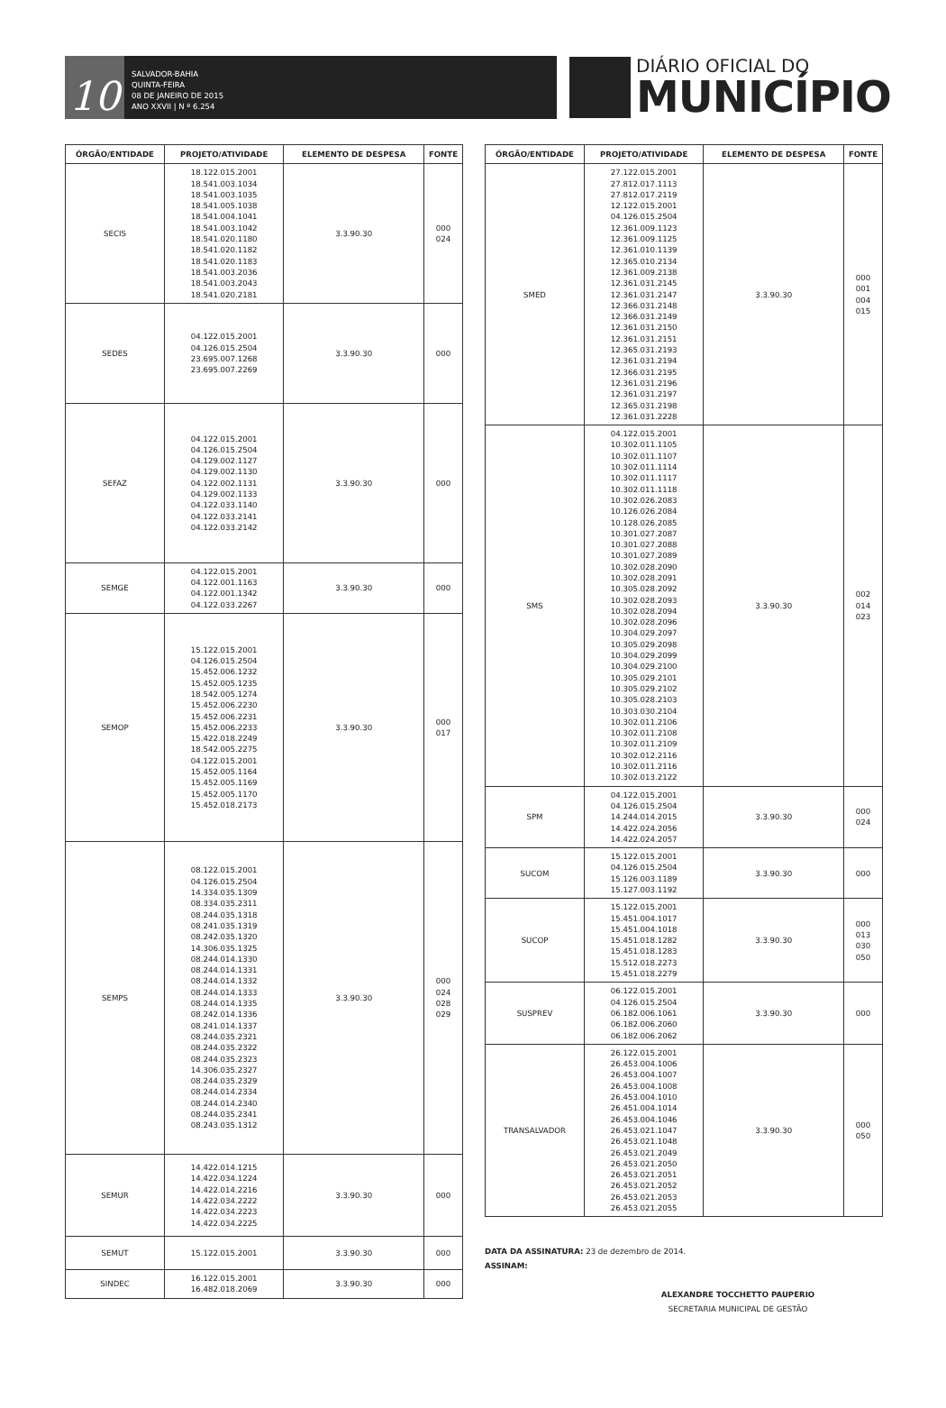10
SALVADOR-BAHIA
QUINTA-FEIRA
08 DE JANEIRO DE 2015
ANO XXVII | N º 6.254
DIÁRIO OFICIAL DO
MUNICÍPIO
| ÓRGÃO/ENTIDADE | PROJETO/ATIVIDADE | ELEMENTO DE DESPESA | FONTE |
| --- | --- | --- | --- |
| SECIS | 18.122.015.2001 18.541.003.1034 18.541.003.1035 18.541.005.1038 18.541.004.1041 18.541.003.1042 18.541.020.1180 18.541.020.1182 18.541.020.1183 18.541.003.2036 18.541.003.2043 18.541.020.2181 | 3.3.90.30 | 000 024 |
| SEDES | 04.122.015.2001 04.126.015.2504 23.695.007.1268 23.695.007.2269 | 3.3.90.30 | 000 |
| SEFAZ | 04.122.015.2001 04.126.015.2504 04.129.002.1127 04.129.002.1130 04.122.002.1131 04.129.002.1133 04.122.033.1140 04.122.033.2141 04.122.033.2142 | 3.3.90.30 | 000 |
| SEMGE | 04.122.015.2001 04.122.001.1163 04.122.001.1342 04.122.033.2267 | 3.3.90.30 | 000 |
| SEMOP | 15.122.015.2001 04.126.015.2504 15.452.006.1232 15.452.005.1235 18.542.005.1274 15.452.006.2230 15.452.006.2231 15.452.006.2233 15.422.018.2249 18.542.005.2275 04.122.015.2001 15.452.005.1164 15.452.005.1169 15.452.005.1170 15.452.018.2173 | 3.3.90.30 | 000 017 |
| SEMPS | 08.122.015.2001 04.126.015.2504 14.334.035.1309 08.334.035.2311 08.244.035.1318 08.241.035.1319 08.242.035.1320 14.306.035.1325 08.244.014.1330 08.244.014.1331 08.244.014.1332 08.244.014.1333 08.244.014.1335 08.242.014.1336 08.241.014.1337 08.244.035.2321 08.244.035.2322 08.244.035.2323 14.306.035.2327 08.244.035.2329 08.244.014.2334 08.244.014.2340 08.244.035.2341 08.243.035.1312 | 3.3.90.30 | 000 024 028 029 |
| SEMUR | 14.422.014.1215 14.422.034.1224 14.422.014.2216 14.422.034.2222 14.422.034.2223 14.422.034.2225 | 3.3.90.30 | 000 |
| SEMUT | 15.122.015.2001 | 3.3.90.30 | 000 |
| SINDEC | 16.122.015.2001 16.482.018.2069 | 3.3.90.30 | 000 |
| ÓRGÃO/ENTIDADE | PROJETO/ATIVIDADE | ELEMENTO DE DESPESA | FONTE |
| --- | --- | --- | --- |
| SMED | 27.122.015.2001 27.812.017.1113 27.812.017.2119 12.122.015.2001 04.126.015.2504 12.361.009.1123 12.361.009.1125 12.361.010.1139 12.365.010.2134 12.361.009.2138 12.361.031.2145 12.361.031.2147 12.366.031.2148 12.366.031.2149 12.361.031.2150 12.361.031.2151 12.365.031.2193 12.361.031.2194 12.366.031.2195 12.361.031.2196 12.361.031.2197 12.365.031.2198 12.361.031.2228 | 3.3.90.30 | 000 001 004 015 |
| SMS | 04.122.015.2001 10.302.011.1105 10.302.011.1107 10.302.011.1114 10.302.011.1117 10.302.011.1118 10.302.026.2083 10.126.026.2084 10.128.026.2085 10.301.027.2087 10.301.027.2088 10.301.027.2089 10.302.028.2090 10.302.028.2091 10.305.028.2092 10.302.028.2093 10.302.028.2094 10.302.028.2096 10.304.029.2097 10.305.029.2098 10.304.029.2099 10.304.029.2100 10.305.029.2101 10.305.029.2102 10.305.028.2103 10.303.030.2104 10.302.011.2106 10.302.011.2108 10.302.011.2109 10.302.012.2116 10.302.011.2116 10.302.013.2122 | 3.3.90.30 | 002 014 023 |
| SPM | 04.122.015.2001 04.126.015.2504 14.244.014.2015 14.422.024.2056 14.422.024.2057 | 3.3.90.30 | 000 024 |
| SUCOM | 15.122.015.2001 04.126.015.2504 15.126.003.1189 15.127.003.1192 | 3.3.90.30 | 000 |
| SUCOP | 15.122.015.2001 15.451.004.1017 15.451.004.1018 15.451.018.1282 15.451.018.1283 15.512.018.2273 15.451.018.2279 | 3.3.90.30 | 000 013 030 050 |
| SUSPREV | 06.122.015.2001 04.126.015.2504 06.182.006.1061 06.182.006.2060 06.182.006.2062 | 3.3.90.30 | 000 |
| TRANSALVADOR | 26.122.015.2001 26.453.004.1006 26.453.004.1007 26.453.004.1008 26.453.004.1010 26.451.004.1014 26.453.004.1046 26.453.021.1047 26.453.021.1048 26.453.021.2049 26.453.021.2050 26.453.021.2051 26.453.021.2052 26.453.021.2053 26.453.021.2055 | 3.3.90.30 | 000 050 |
DATA DA ASSINATURA: 23 de dezembro de 2014.
ASSINAM:
ALEXANDRE TOCCHETTO PAUPERIO
SECRETARIA MUNICIPAL DE GESTÃO